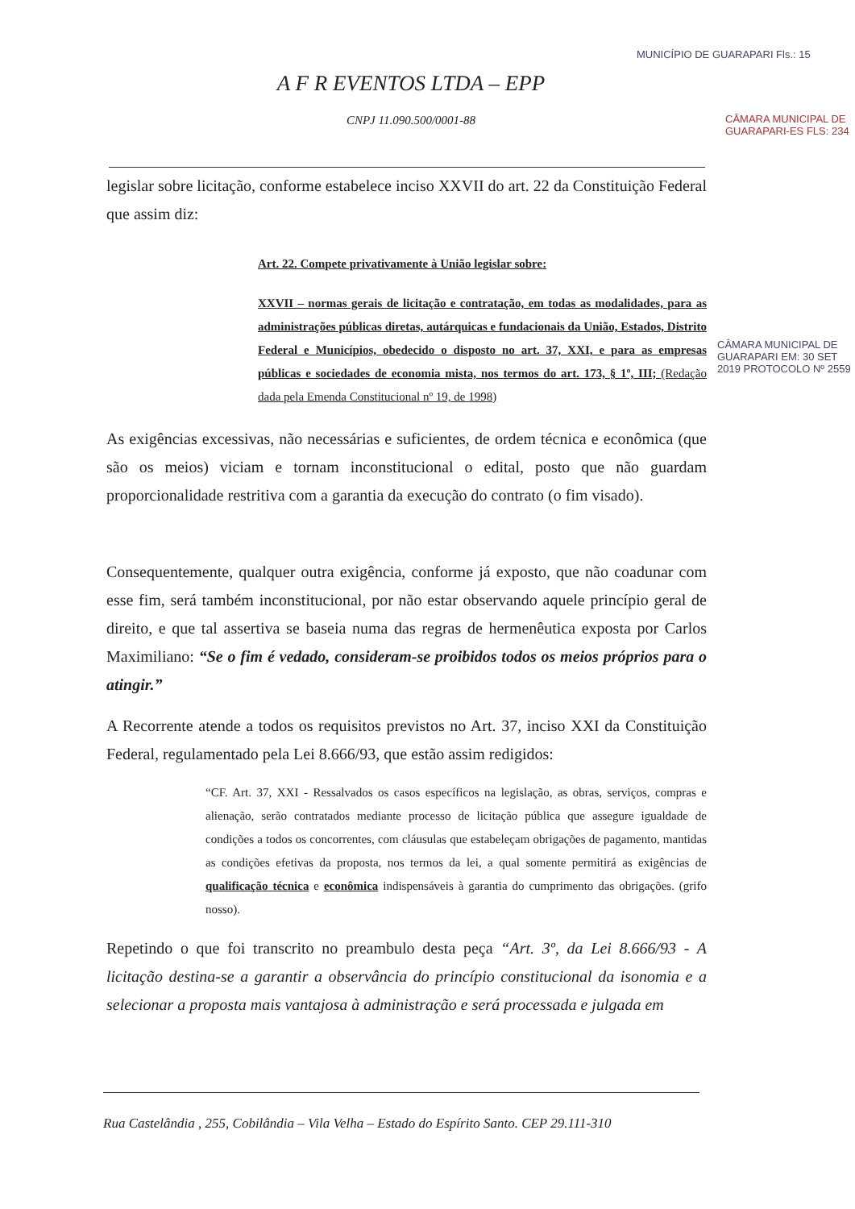A F R EVENTOS LTDA – EPP
CNPJ 11.090.500/0001-88
legislar sobre licitação, conforme estabelece inciso XXVII do art. 22 da Constituição Federal que assim diz:
Art. 22. Compete privativamente à União legislar sobre:
XXVII – normas gerais de licitação e contratação, em todas as modalidades, para as administrações públicas diretas, autárquicas e fundacionais da União, Estados, Distrito Federal e Municípios, obedecido o disposto no art. 37, XXI, e para as empresas públicas e sociedades de economia mista, nos termos do art. 173, § 1º, III; (Redação dada pela Emenda Constitucional nº 19, de 1998)
As exigências excessivas, não necessárias e suficientes, de ordem técnica e econômica (que são os meios) viciam e tornam inconstitucional o edital, posto que não guardam proporcionalidade restritiva com a garantia da execução do contrato (o fim visado).
Consequentemente, qualquer outra exigência, conforme já exposto, que não coadunar com esse fim, será também inconstitucional, por não estar observando aquele princípio geral de direito, e que tal assertiva se baseia numa das regras de hermenêutica exposta por Carlos Maximiliano: “Se o fim é vedado, consideram-se proibidos todos os meios próprios para o atingir.”
A Recorrente atende a todos os requisitos previstos no Art. 37, inciso XXI da Constituição Federal, regulamentado pela Lei 8.666/93, que estão assim redigidos:
“CF. Art. 37, XXI - Ressalvados os casos específicos na legislação, as obras, serviços, compras e alienação, serão contratados mediante processo de licitação pública que assegure igualdade de condições a todos os concorrentes, com cláusulas que estabeleçam obrigações de pagamento, mantidas as condições efetivas da proposta, nos termos da lei, a qual somente permitirá as exigências de qualificação técnica e econômica indispensáveis à garantia do cumprimento das obrigações. (grifo nosso).
Repetindo o que foi transcrito no preambulo desta peça “Art. 3º, da Lei 8.666/93 - A licitação destina-se a garantir a observância do princípio constitucional da isonomia e a selecionar a proposta mais vantajosa à administração e será processada e julgada em
Rua Castelândia , 255, Cobilândia – Vila Velha – Estado do Espírito Santo. CEP 29.111-310
MUNICÍPIO DE GUARAPARI Fls.: 15
CÂMARA MUNICIPAL DE GUARAPARI-ES FLS: 234
CÂMARA MUNICIPAL DE GUARAPARI EM: 30 SET 2019 PROTOCOLO Nº 2559